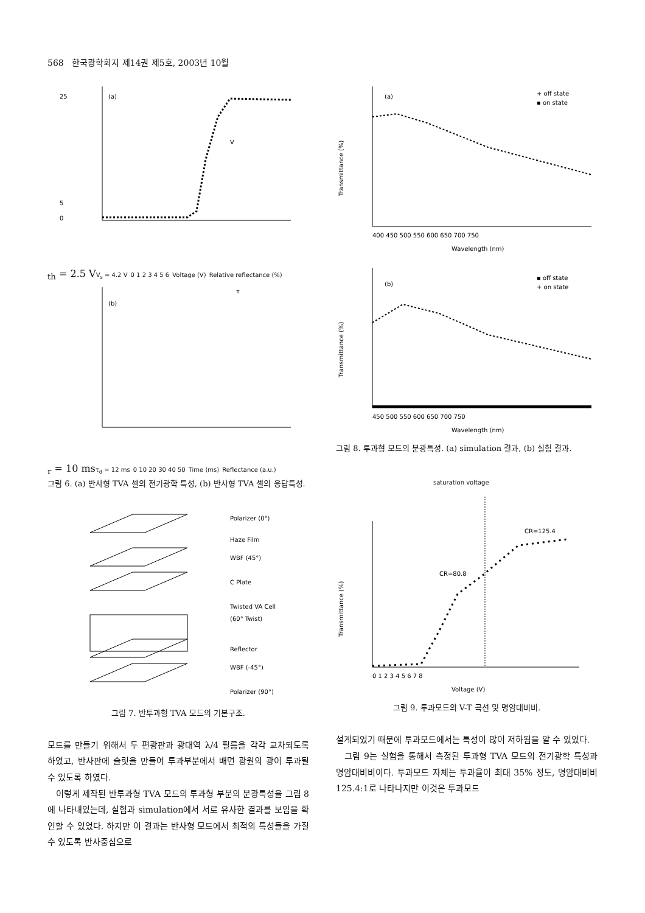568 한국광학회지 제14권 제5호, 2003년 10월
(a)
25
5
0
Vth = 2.5 V
Vs = 4.2 V
0 1 2 3 4 5 6
Voltage (V)
Relative reflectance (%)
(b)
τr = 10 ms
τd = 12 ms
0 10 20 30 40 50
Time (ms)
Reflectance (a.u.)
그림 6. (a) 반사형 TVA 셀의 전기광학 특성, (b) 반사형 TVA 셀의 응답특성.
Polarizer (0°)
Haze Film
WBF (45°)
C Plate
Twisted VA Cell
(60° Twist)
Reflector
WBF (-45°)
Polarizer (90°)
그림 7. 반투과형 TVA 모드의 기본구조.
모드를 만들기 위해서 두 편광판과 광대역 λ/4 필름을 각각 교차되도록 하였고, 반사판에 슬릿을 만들어 투과부분에서 배면 광원의 광이 투과될 수 있도록 하였다.
이렇게 제작된 반투과형 TVA 모드의 투과형 부분의 분광특성을 그림 8에 나타내었는데, 실험과 simulation에서 서로 유사한 결과를 보임을 확인할 수 있었다. 하지만 이 결과는 반사형 모드에서 최적의 특성들을 가질 수 있도록 반사중심으로
(a)
+ off state
▪ on state
400 450 500 550 600 650 700 750
Wavelength (nm)
Transmittance (%)
(b)
▪ off state
+ on state
450 500 550 600 650 700 750
Wavelength (nm)
Transmittance (%)
그림 8. 투과형 모드의 분광특성. (a) simulation 결과, (b) 실험 결과.
saturation voltage
CR=125.4
CR=80.8
0 1 2 3 4 5 6 7 8
Voltage (V)
Transmittance (%)
그림 9. 투과모드의 V-T 곡선 및 명암대비비.
설계되었기 때문에 투과모드에서는 특성이 많이 저하됨을 알 수 있었다.
그림 9는 실험을 통해서 측정된 투과형 TVA 모드의 전기광학 특성과 명암대비비이다. 투과모드 자체는 투과율이 최대 35% 정도, 명암대비비 125.4:1로 나타나지만 이것은 투과모드